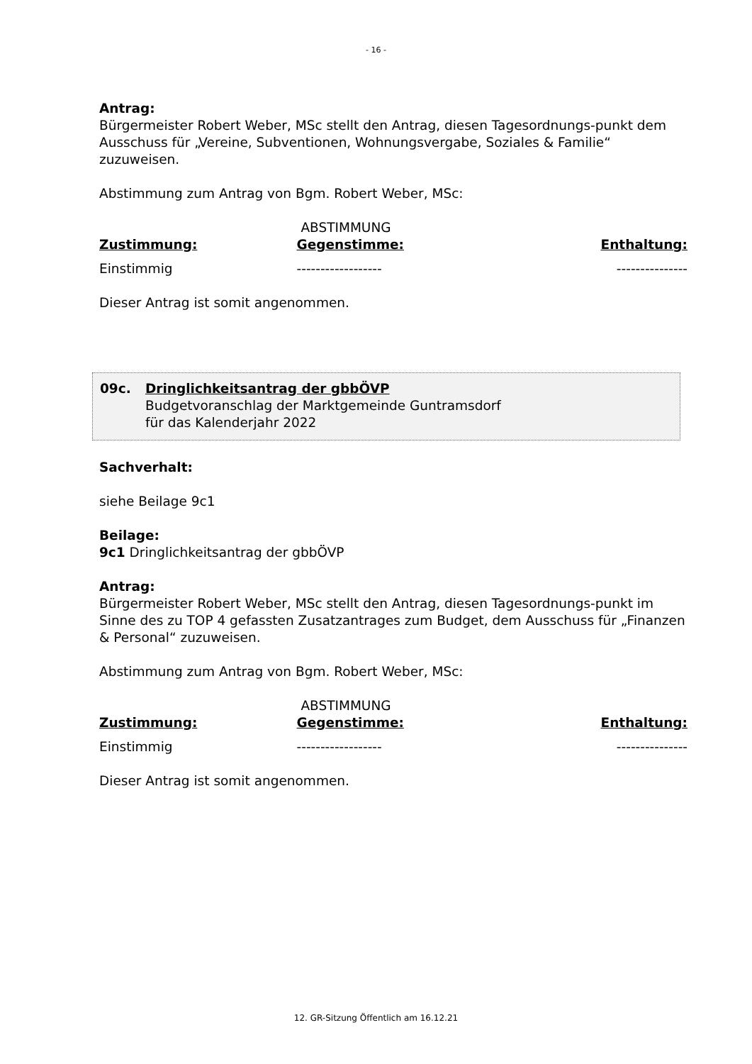- 16 -
Antrag:
Bürgermeister Robert Weber, MSc stellt den Antrag, diesen Tagesordnungs-punkt dem Ausschuss für „Vereine, Subventionen, Wohnungsvergabe, Soziales & Familie“ zuzuweisen.
Abstimmung zum Antrag von Bgm. Robert Weber, MSc:
| | ABSTIMMUNG | |
| Zustimmung: | Gegenstimme: | Enthaltung: |
| Einstimmig | ------------------ | --------------- |
Dieser Antrag ist somit angenommen.
09c. Dringlichkeitsantrag der gbbÖVP
Budgetvoranschlag der Marktgemeinde Guntramsdorf
für das Kalenderjahr 2022
Sachverhalt:
siehe Beilage 9c1
Beilage:
9c1 Dringlichkeitsantrag der gbbÖVP
Antrag:
Bürgermeister Robert Weber, MSc stellt den Antrag, diesen Tagesordnungs-punkt im Sinne des zu TOP 4 gefassten Zusatzantrages zum Budget, dem Ausschuss für „Finanzen & Personal“ zuzuweisen.
Abstimmung zum Antrag von Bgm. Robert Weber, MSc:
| | ABSTIMMUNG | |
| Zustimmung: | Gegenstimme: | Enthaltung: |
| Einstimmig | ------------------ | --------------- |
Dieser Antrag ist somit angenommen.
12. GR-Sitzung Öffentlich am 16.12.21